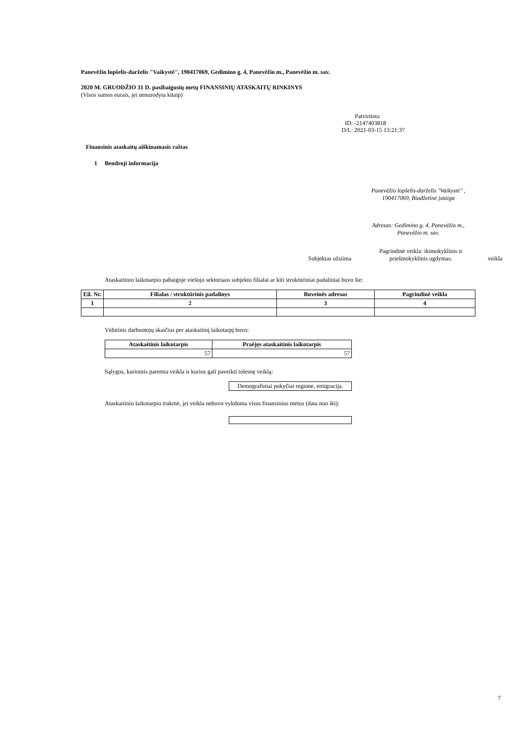Panevėžio lopšelis-darželis "Vaikystė", 190417069, Gedimino g. 4, Panevėžio m., Panevėžio m. sav.
2020 M. GRUODŽIO 31 D. pasibaigusių metų FINANSINIŲ ATASKAITŲ RINKINYS
(Visos sumos eurais, jei nenurodyta kitaip)
Patvirtinta
ID: -2147403818
D/L: 2021-03-15 13:21:37
Finansinis ataskaitų aiškinamasis raštas
1 Bendroji informacija
Panevėžio lopšelis-darželis "Vaikystė" , 190417069, Biudžetinė įstaiga
Adresas: Gedimino g. 4, Panevėžio m., Panevėžio m. sav.
Subjektas užsiima Pagrindinė veikla: ikimokyklinis ir priešmokyklinis ugdymas. veikla
Ataskaitinio laikotarpio pabaigoje viešojo sektoriaus subjekto filialai ar kiti struktūriniai padaliniai buvo šie:
| Eil. Nr. | Filialas / struktūrinis padalinys | Buveinės adresas | Pagrindinė veikla |
| --- | --- | --- | --- |
| 1 | 2 | 3 | 4 |
Vidutinis darbuotojų skaičius per ataskaitinį laikotarpį buvo:
| Ataskaitinis laikotarpis | Praėjęs ataskaitinis laikotarpis |
| --- | --- |
| 57 | 57 |
Sąlygos, kuriomis paremta veikla ir kurios gali paveikti tolesnę veiklą:
| Demografiniai pokyčiai regione, emigracija. |
Ataskaitinio laikotarpio trukmė, jei veikla nebuvo vykdoma visus finansinius metus (data nuo iki):
7